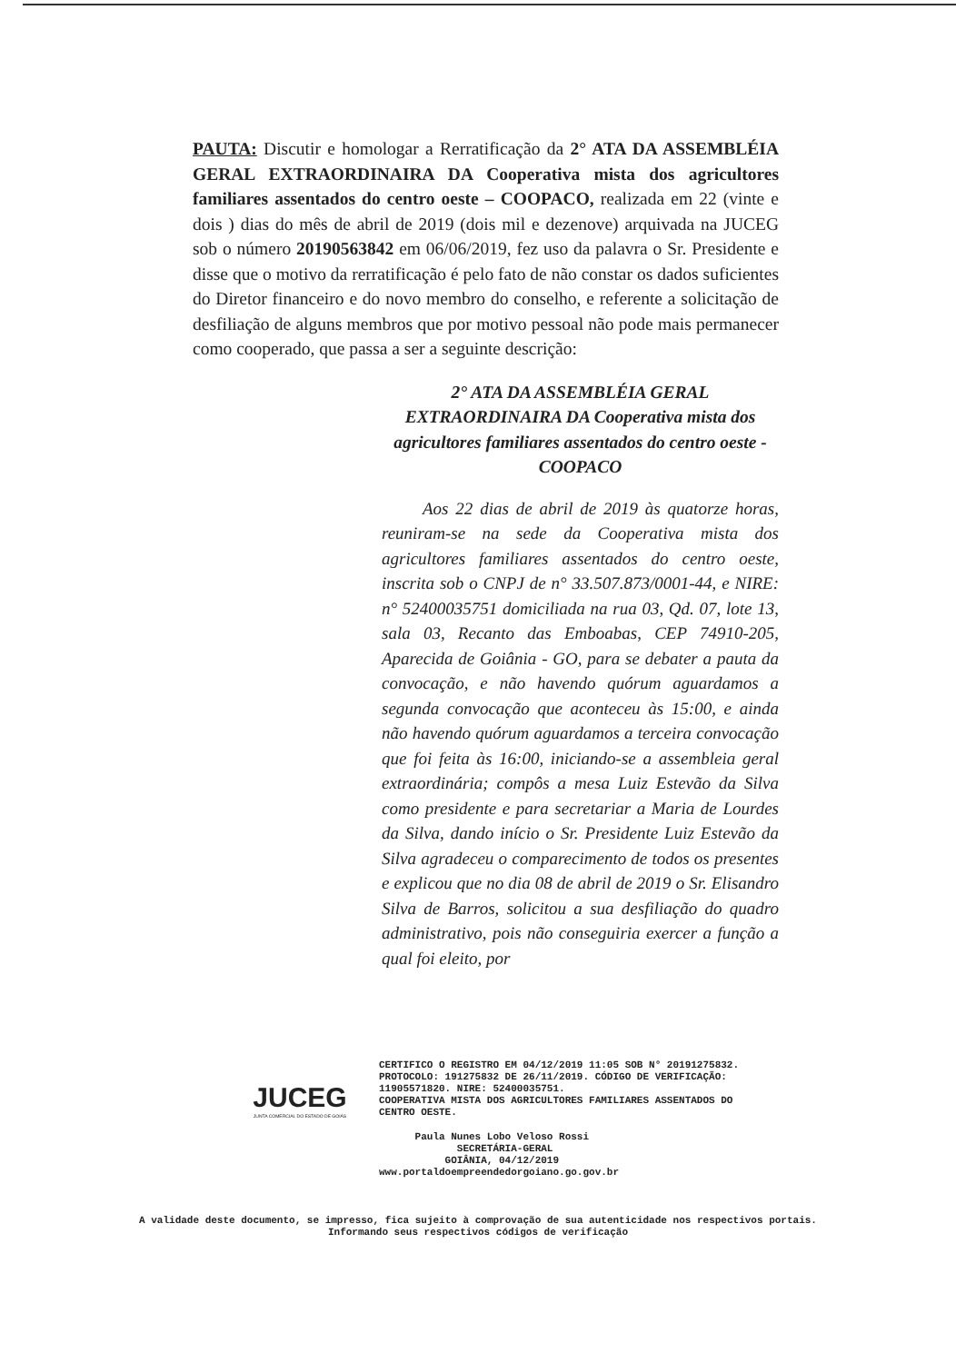PAUTA: Discutir e homologar a Rerratificação da 2° ATA DA ASSEMBLÉIA GERAL EXTRAORDINAIRA DA Cooperativa mista dos agricultores familiares assentados do centro oeste – COOPACO, realizada em 22 (vinte e dois ) dias do mês de abril de 2019 (dois mil e dezenove) arquivada na JUCEG sob o número 20190563842 em 06/06/2019, fez uso da palavra o Sr. Presidente e disse que o motivo da rerratificação é pelo fato de não constar os dados suficientes do Diretor financeiro e do novo membro do conselho, e referente a solicitação de desfiliação de alguns membros que por motivo pessoal não pode mais permanecer como cooperado, que passa a ser a seguinte descrição:
2° ATA DA ASSEMBLÉIA GERAL EXTRAORDINAIRA DA Cooperativa mista dos agricultores familiares assentados do centro oeste - COOPACO
Aos 22 dias de abril de 2019 às quatorze horas, reuniram-se na sede da Cooperativa mista dos agricultores familiares assentados do centro oeste, inscrita sob o CNPJ de n° 33.507.873/0001-44, e NIRE: n° 52400035751 domiciliada na rua 03, Qd. 07, lote 13, sala 03, Recanto das Emboabas, CEP 74910-205, Aparecida de Goiânia - GO, para se debater a pauta da convocação, e não havendo quórum aguardamos a segunda convocação que aconteceu às 15:00, e ainda não havendo quórum aguardamos a terceira convocação que foi feita às 16:00, iniciando-se a assembleia geral extraordinária; compôs a mesa Luiz Estevão da Silva como presidente e para secretariar a Maria de Lourdes da Silva, dando início o Sr. Presidente Luiz Estevão da Silva agradeceu o comparecimento de todos os presentes e explicou que no dia 08 de abril de 2019 o Sr. Elisandro Silva de Barros, solicitou a sua desfiliação do quadro administrativo, pois não conseguiria exercer a função a qual foi eleito, por
CERTIFICO O REGISTRO EM 04/12/2019 11:05 SOB N° 20191275832.
PROTOCOLO: 191275832 DE 26/11/2019. CÓDIGO DE VERIFICAÇÃO:
11905571820. NIRE: 52400035751.
COOPERATIVA MISTA DOS AGRICULTORES FAMILIARES ASSENTADOS DO
CENTRO OESTE.
JUCEG
JUNTA COMERCIAL DO ESTADO DE GOIÁS
Paula Nunes Lobo Veloso Rossi
SECRETÁRIA-GERAL
GOIÂNIA, 04/12/2019
www.portaldoempreendedorgoiano.go.gov.br
A validade deste documento, se impresso, fica sujeito à comprovação de sua autenticidade nos respectivos portais.
Informando seus respectivos códigos de verificação